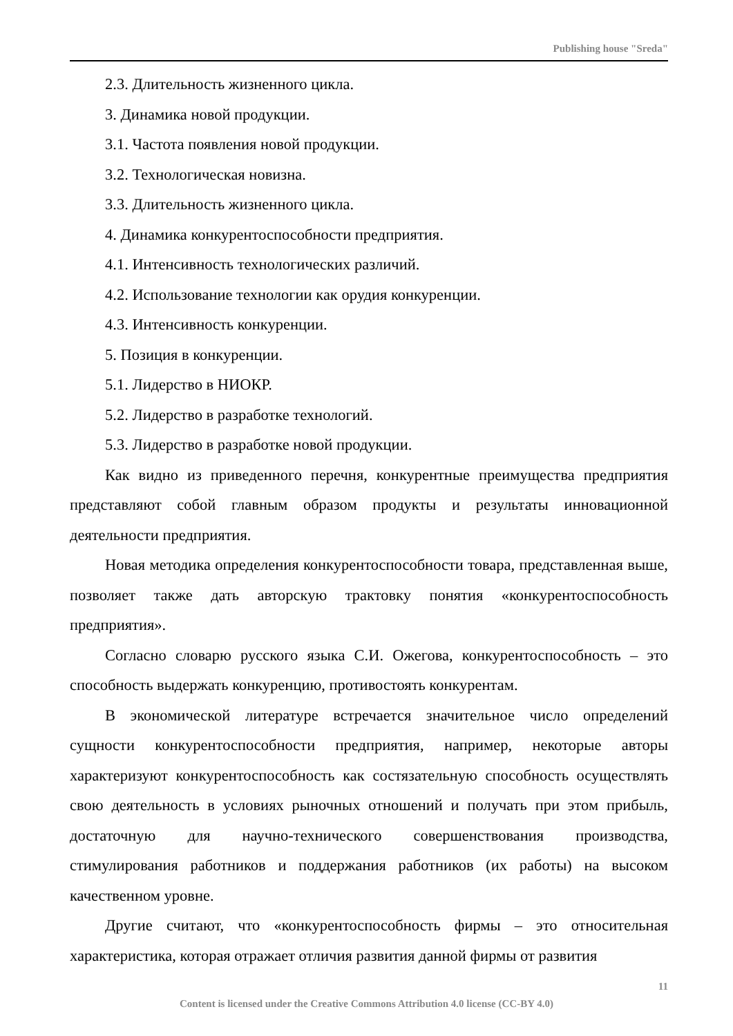Publishing house "Sreda"
2.3. Длительность жизненного цикла.
3. Динамика новой продукции.
3.1. Частота появления новой продукции.
3.2. Технологическая новизна.
3.3. Длительность жизненного цикла.
4. Динамика конкурентоспособности предприятия.
4.1. Интенсивность технологических различий.
4.2. Использование технологии как орудия конкуренции.
4.3. Интенсивность конкуренции.
5. Позиция в конкуренции.
5.1. Лидерство в НИОКР.
5.2. Лидерство в разработке технологий.
5.3. Лидерство в разработке новой продукции.
Как видно из приведенного перечня, конкурентные преимущества предприятия представляют собой главным образом продукты и результаты инновационной деятельности предприятия.
Новая методика определения конкурентоспособности товара, представленная выше, позволяет также дать авторскую трактовку понятия «конкурентоспособность предприятия».
Согласно словарю русского языка С.И. Ожегова, конкурентоспособность – это способность выдержать конкуренцию, противостоять конкурентам.
В экономической литературе встречается значительное число определений сущности конкурентоспособности предприятия, например, некоторые авторы характеризуют конкурентоспособность как состязательную способность осуществлять свою деятельность в условиях рыночных отношений и получать при этом прибыль, достаточную для научно-технического совершенствования производства, стимулирования работников и поддержания работников (их работы) на высоком качественном уровне.
Другие считают, что «конкурентоспособность фирмы – это относительная характеристика, которая отражает отличия развития данной фирмы от развития
11
Content is licensed under the Creative Commons Attribution 4.0 license (CC-BY 4.0)